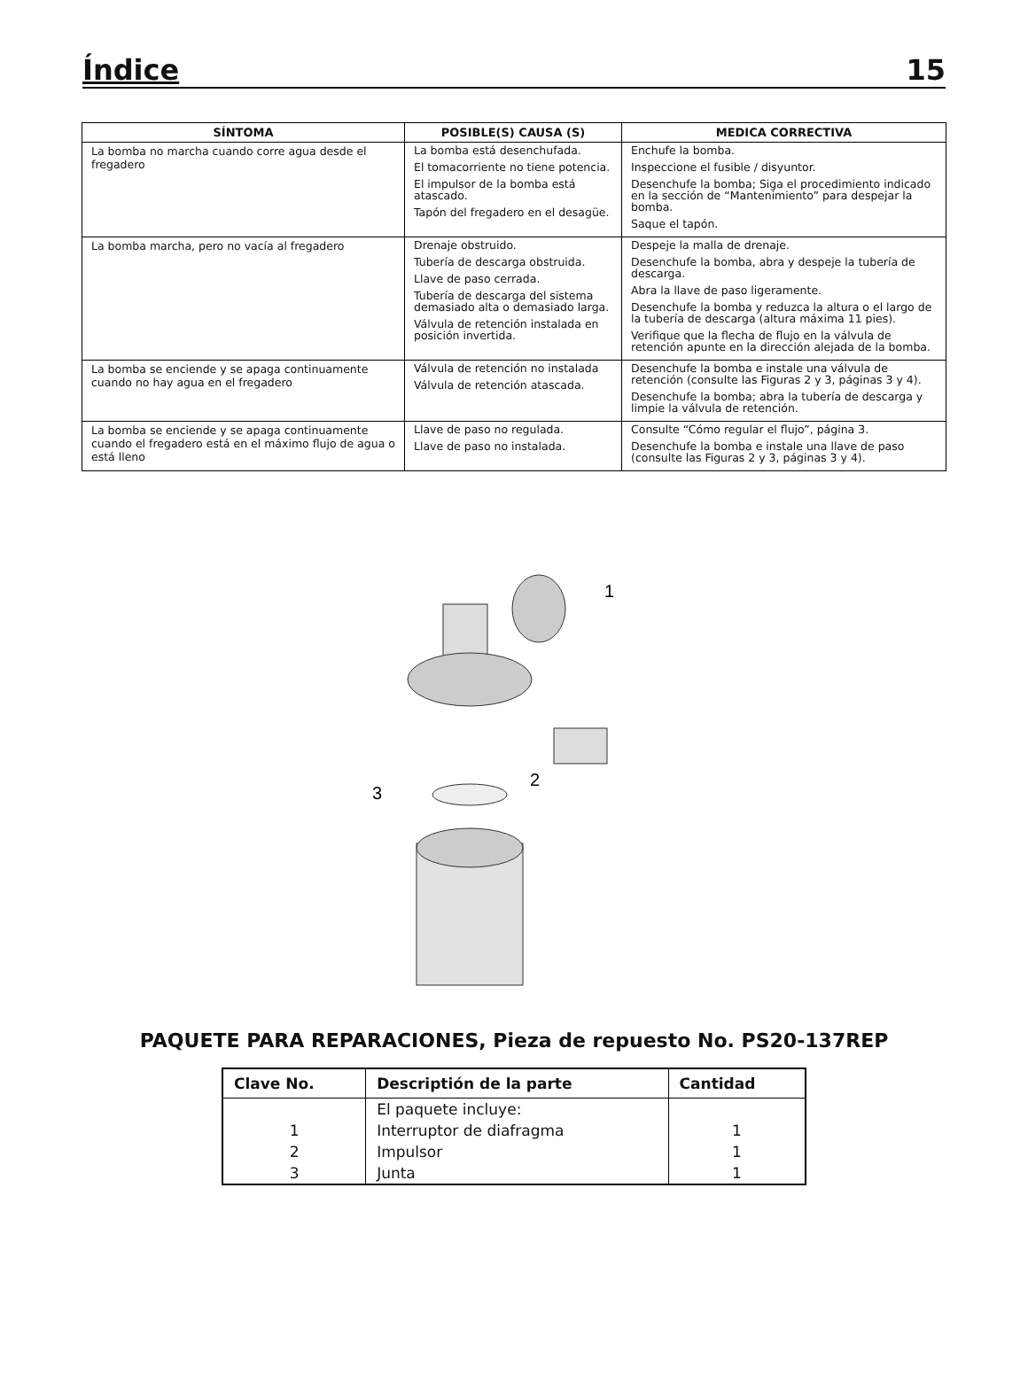Índice 15
| SÍNTOMA | POSIBLE(S) CAUSA (S) | MEDICA CORRECTIVA |
| --- | --- | --- |
| La bomba no marcha cuando corre agua desde el fregadero | La bomba está desenchufada. El tomacorriente no tiene potencia. El impulsor de la bomba está atascado. Tapón del fregadero en el desagüe. | Enchufe la bomba. Inspeccione el fusible / disyuntor. Desenchufe la bomba; Siga el procedimiento indicado en la sección de “Mantenimiento” para despejar la bomba. Saque el tapón. |
| La bomba marcha, pero no vacía al fregadero | Drenaje obstruido. Tubería de descarga obstruida. Llave de paso cerrada. Tubería de descarga del sistema demasiado alta o demasiado larga. Válvula de retención instalada en posición invertida. | Despeje la malla de drenaje. Desenchufe la bomba, abra y despeje la tubería de descarga. Abra la llave de paso ligeramente. Desenchufe la bomba y reduzca la altura o el largo de la tubería de descarga (altura máxima 11 pies). Verifique que la flecha de flujo en la válvula de retención apunte en la dirección alejada de la bomba. |
| La bomba se enciende y se apaga continuamente cuando no hay agua en el fregadero | Válvula de retención no instalada Válvula de retención atascada. | Desenchufe la bomba e instale una válvula de retención (consulte las Figuras 2 y 3, páginas 3 y 4). Desenchufe la bomba; abra la tubería de descarga y limpie la válvula de retención. |
| La bomba se enciende y se apaga continuamente cuando el fregadero está en el máximo flujo de agua o está lleno | Llave de paso no regulada. Llave de paso no instalada. | Consulte “Cómo regular el flujo”, página 3. Desenchufe la bomba e instale una llave de paso (consulte las Figuras 2 y 3, páginas 3 y 4). |
1
2
3
PAQUETE PARA REPARACIONES, Pieza de repuesto No. PS20-137REP
| Clave No. | Descriptión de la parte | Cantidad |
| --- | --- | --- |
| | El paquete incluye: | |
| 1 | Interruptor de diafragma | 1 |
| 2 | Impulsor | 1 |
| 3 | Junta | 1 |